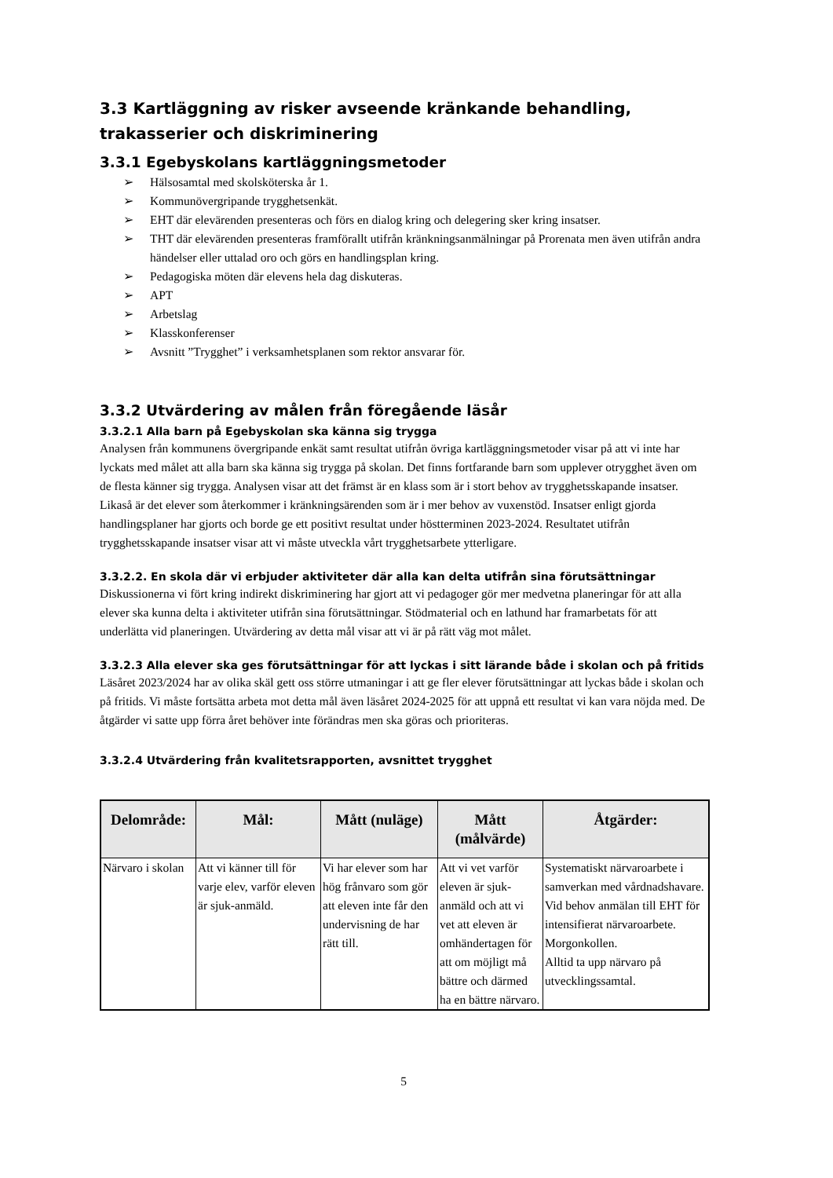3.3 Kartläggning av risker avseende kränkande behandling, trakasserier och diskriminering
3.3.1 Egebyskolans kartläggningsmetoder
➢ Hälsosamtal med skolsköterska år 1.
➢ Kommunövergripande trygghetsenkät.
➢ EHT där elevärenden presenteras och förs en dialog kring och delegering sker kring insatser.
➢ THT där elevärenden presenteras framförallt utifrån kränkningsanmälningar på Prorenata men även utifrån andra händelser eller uttalad oro och görs en handlingsplan kring.
➢ Pedagogiska möten där elevens hela dag diskuteras.
➢ APT
➢ Arbetslag
➢ Klasskonferenser
➢ Avsnitt ”Trygghet” i verksamhetsplanen som rektor ansvarar för.
3.3.2 Utvärdering av målen från föregående läsår
3.3.2.1 Alla barn på Egebyskolan ska känna sig trygga
Analysen från kommunens övergripande enkät samt resultat utifrån övriga kartläggningsmetoder visar på att vi inte har lyckats med målet att alla barn ska känna sig trygga på skolan. Det finns fortfarande barn som upplever otrygghet även om de flesta känner sig trygga. Analysen visar att det främst är en klass som är i stort behov av trygghetsskapande insatser. Likaså är det elever som återkommer i kränkningsärenden som är i mer behov av vuxenstöd. Insatser enligt gjorda handlingsplaner har gjorts och borde ge ett positivt resultat under höstterminen 2023-2024. Resultatet utifrån trygghetsskapande insatser visar att vi måste utveckla vårt trygghetsarbete ytterligare.
3.3.2.2. En skola där vi erbjuder aktiviteter där alla kan delta utifrån sina förutsättningar
Diskussionerna vi fört kring indirekt diskriminering har gjort att vi pedagoger gör mer medvetna planeringar för att alla elever ska kunna delta i aktiviteter utifrån sina förutsättningar. Stödmaterial och en lathund har framarbetats för att underlätta vid planeringen. Utvärdering av detta mål visar att vi är på rätt väg mot målet.
3.3.2.3 Alla elever ska ges förutsättningar för att lyckas i sitt lärande både i skolan och på fritids
Läsåret 2023/2024 har av olika skäl gett oss större utmaningar i att ge fler elever förutsättningar att lyckas både i skolan och på fritids. Vi måste fortsätta arbeta mot detta mål även läsåret 2024-2025 för att uppnå ett resultat vi kan vara nöjda med. De åtgärder vi satte upp förra året behöver inte förändras men ska göras och prioriteras.
3.3.2.4 Utvärdering från kvalitetsrapporten, avsnittet trygghet
| Delområde: | Mål: | Mått (nuläge) | Mått (målvärde) | Åtgärder: |
| --- | --- | --- | --- | --- |
| Närvaro i skolan | Att vi känner till för varje elev, varför eleven är sjuk-anmäld. | Vi har elever som har hög frånvaro som gör att eleven inte får den undervisning de har rätt till. | Att vi vet varför eleven är sjuk-anmäld och att vi vet att eleven är omhändertagen för att om möjligt må bättre och därmed ha en bättre närvaro. | Systematiskt närvaroarbete i samverkan med vårdnadshavare. Vid behov anmälan till EHT för intensifierat närvaroarbete. Morgonkollen. Alltid ta upp närvaro på utvecklingssamtal. |
5